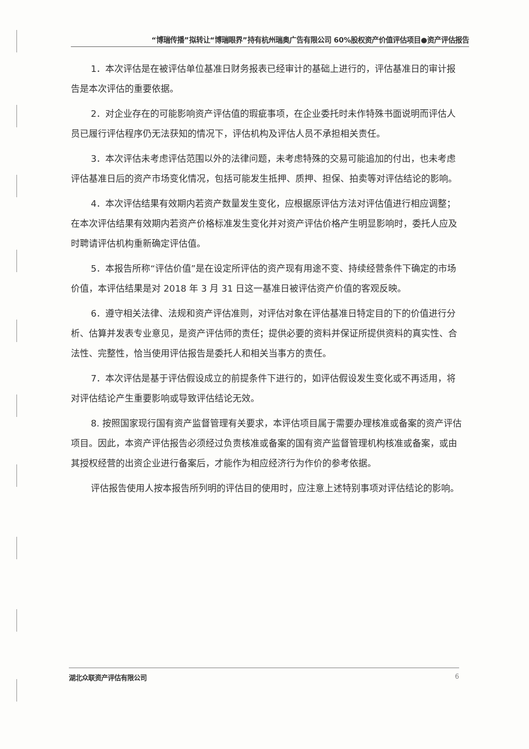“博瑞传播”拟转让“博瑞眼界”持有杭州瑞奥广告有限公司 60%股权资产价值评估项目●资产评估报告
1．本次评估是在被评估单位基准日财务报表已经审计的基础上进行的，评估基准日的审计报告是本次评估的重要依据。
2．对企业存在的可能影响资产评估值的瑕疵事项，在企业委托时未作特殊书面说明而评估人员已履行评估程序仍无法获知的情况下，评估机构及评估人员不承担相关责任。
3．本次评估未考虑评估范围以外的法律问题，未考虑特殊的交易可能追加的付出，也未考虑评估基准日后的资产市场变化情况，包括可能发生抵押、质押、担保、拍卖等对评估结论的影响。
4．本次评估结果有效期内若资产数量发生变化，应根据原评估方法对评估值进行相应调整；在本次评估结果有效期内若资产价格标准发生变化并对资产评估价格产生明显影响时，委托人应及时聘请评估机构重新确定评估值。
5．本报告所称“评估价值”是在设定所评估的资产现有用途不变、持续经营条件下确定的市场价值，本评估结果是对 2018 年 3 月 31 日这一基准日被评估资产价值的客观反映。
6．遵守相关法律、法规和资产评估准则，对评估对象在评估基准日特定目的下的价值进行分析、估算并发表专业意见，是资产评估师的责任；提供必要的资料并保证所提供资料的真实性、合法性、完整性，恰当使用评估报告是委托人和相关当事方的责任。
7．本次评估是基于评估假设成立的前提条件下进行的，如评估假设发生变化或不再适用，将对评估结论产生重要影响或导致评估结论无效。
8. 按照国家现行国有资产监督管理有关要求，本评估项目属于需要办理核准或备案的资产评估项目。因此，本资产评估报告必须经过负责核准或备案的国有资产监督管理机构核准或备案，或由其授权经营的出资企业进行备案后，才能作为相应经济行为作价的参考依据。
评估报告使用人按本报告所列明的评估目的使用时，应注意上述特别事项对评估结论的影响。
湖北众联资产评估有限公司 6